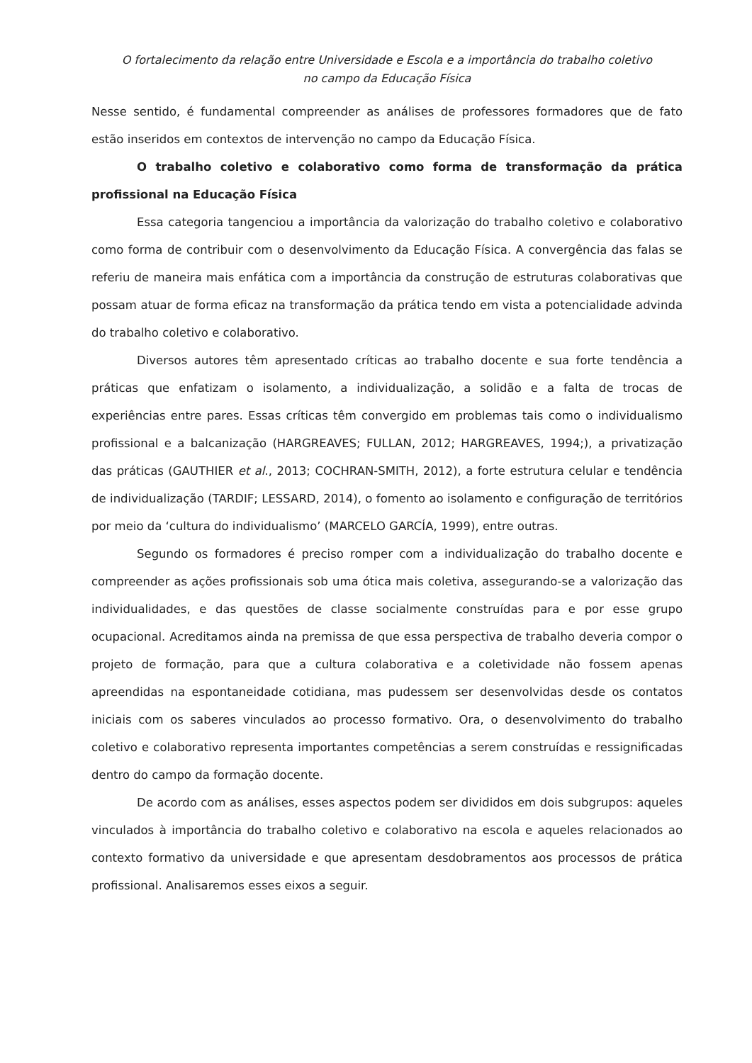O fortalecimento da relação entre Universidade e Escola e a importância do trabalho coletivo
no campo da Educação Física
Nesse sentido, é fundamental compreender as análises de professores formadores que de fato estão inseridos em contextos de intervenção no campo da Educação Física.
O trabalho coletivo e colaborativo como forma de transformação da prática profissional na Educação Física
Essa categoria tangenciou a importância da valorização do trabalho coletivo e colaborativo como forma de contribuir com o desenvolvimento da Educação Física. A convergência das falas se referiu de maneira mais enfática com a importância da construção de estruturas colaborativas que possam atuar de forma eficaz na transformação da prática tendo em vista a potencialidade advinda do trabalho coletivo e colaborativo.
Diversos autores têm apresentado críticas ao trabalho docente e sua forte tendência a práticas que enfatizam o isolamento, a individualização, a solidão e a falta de trocas de experiências entre pares. Essas críticas têm convergido em problemas tais como o individualismo profissional e a balcanização (HARGREAVES; FULLAN, 2012; HARGREAVES, 1994;), a privatização das práticas (GAUTHIER et al., 2013; COCHRAN-SMITH, 2012), a forte estrutura celular e tendência de individualização (TARDIF; LESSARD, 2014), o fomento ao isolamento e configuração de territórios por meio da ‘cultura do individualismo’ (MARCELO GARCÍA, 1999), entre outras.
Segundo os formadores é preciso romper com a individualização do trabalho docente e compreender as ações profissionais sob uma ótica mais coletiva, assegurando-se a valorização das individualidades, e das questões de classe socialmente construídas para e por esse grupo ocupacional. Acreditamos ainda na premissa de que essa perspectiva de trabalho deveria compor o projeto de formação, para que a cultura colaborativa e a coletividade não fossem apenas apreendidas na espontaneidade cotidiana, mas pudessem ser desenvolvidas desde os contatos iniciais com os saberes vinculados ao processo formativo. Ora, o desenvolvimento do trabalho coletivo e colaborativo representa importantes competências a serem construídas e ressignificadas dentro do campo da formação docente.
De acordo com as análises, esses aspectos podem ser divididos em dois subgrupos: aqueles vinculados à importância do trabalho coletivo e colaborativo na escola e aqueles relacionados ao contexto formativo da universidade e que apresentam desdobramentos aos processos de prática profissional. Analisaremos esses eixos a seguir.